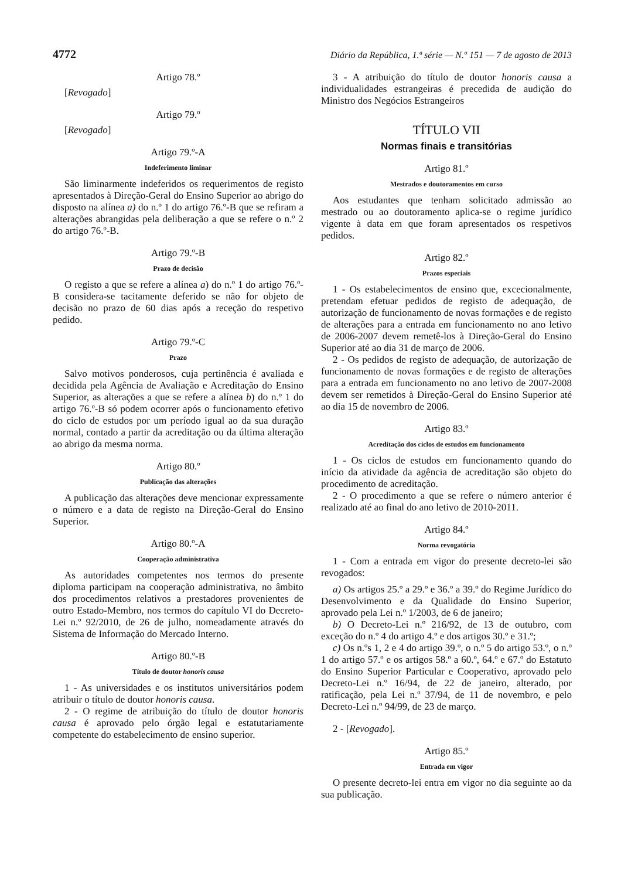4772 Diário da República, 1.ª série — N.º 151 — 7 de agosto de 2013
Artigo 78.º
[Revogado]
Artigo 79.º
[Revogado]
Artigo 79.º-A
Indeferimento liminar
São liminarmente indeferidos os requerimentos de registo apresentados à Direção-Geral do Ensino Superior ao abrigo do disposto na alínea a) do n.º 1 do artigo 76.º-B que se refiram a alterações abrangidas pela deliberação a que se refere o n.º 2 do artigo 76.º-B.
Artigo 79.º-B
Prazo de decisão
O registo a que se refere a alínea a) do n.º 1 do artigo 76.º-B considera-se tacitamente deferido se não for objeto de decisão no prazo de 60 dias após a receção do respetivo pedido.
Artigo 79.º-C
Prazo
Salvo motivos ponderosos, cuja pertinência é avaliada e decidida pela Agência de Avaliação e Acreditação do Ensino Superior, as alterações a que se refere a alínea b) do n.º 1 do artigo 76.º-B só podem ocorrer após o funcionamento efetivo do ciclo de estudos por um período igual ao da sua duração normal, contado a partir da acreditação ou da última alteração ao abrigo da mesma norma.
Artigo 80.º
Publicação das alterações
A publicação das alterações deve mencionar expressamente o número e a data de registo na Direção-Geral do Ensino Superior.
Artigo 80.º-A
Cooperação administrativa
As autoridades competentes nos termos do presente diploma participam na cooperação administrativa, no âmbito dos procedimentos relativos a prestadores provenientes de outro Estado-Membro, nos termos do capítulo VI do Decreto-Lei n.º 92/2010, de 26 de julho, nomeadamente através do Sistema de Informação do Mercado Interno.
Artigo 80.º-B
Título de doutor honoris causa
1 - As universidades e os institutos universitários podem atribuir o título de doutor honoris causa.
2 - O regime de atribuição do título de doutor honoris causa é aprovado pelo órgão legal e estatutariamente competente do estabelecimento de ensino superior.
3 - A atribuição do título de doutor honoris causa a individualidades estrangeiras é precedida de audição do Ministro dos Negócios Estrangeiros
TÍTULO VII
Normas finais e transitórias
Artigo 81.º
Mestrados e doutoramentos em curso
Aos estudantes que tenham solicitado admissão ao mestrado ou ao doutoramento aplica-se o regime jurídico vigente à data em que foram apresentados os respetivos pedidos.
Artigo 82.º
Prazos especiais
1 - Os estabelecimentos de ensino que, excecionalmente, pretendam efetuar pedidos de registo de adequação, de autorização de funcionamento de novas formações e de registo de alterações para a entrada em funcionamento no ano letivo de 2006-2007 devem remetê-los à Direção-Geral do Ensino Superior até ao dia 31 de março de 2006.
2 - Os pedidos de registo de adequação, de autorização de funcionamento de novas formações e de registo de alterações para a entrada em funcionamento no ano letivo de 2007-2008 devem ser remetidos à Direção-Geral do Ensino Superior até ao dia 15 de novembro de 2006.
Artigo 83.º
Acreditação dos ciclos de estudos em funcionamento
1 - Os ciclos de estudos em funcionamento quando do início da atividade da agência de acreditação são objeto do procedimento de acreditação.
2 - O procedimento a que se refere o número anterior é realizado até ao final do ano letivo de 2010-2011.
Artigo 84.º
Norma revogatória
1 - Com a entrada em vigor do presente decreto-lei são revogados:
a) Os artigos 25.º a 29.º e 36.º a 39.º do Regime Jurídico do Desenvolvimento e da Qualidade do Ensino Superior, aprovado pela Lei n.º 1/2003, de 6 de janeiro;
b) O Decreto-Lei n.º 216/92, de 13 de outubro, com exceção do n.º 4 do artigo 4.º e dos artigos 30.º e 31.º;
c) Os n.ºs 1, 2 e 4 do artigo 39.º, o n.º 5 do artigo 53.º, o n.º 1 do artigo 57.º e os artigos 58.º a 60.º, 64.º e 67.º do Estatuto do Ensino Superior Particular e Cooperativo, aprovado pelo Decreto-Lei n.º 16/94, de 22 de janeiro, alterado, por ratificação, pela Lei n.º 37/94, de 11 de novembro, e pelo Decreto-Lei n.º 94/99, de 23 de março.
2 - [Revogado].
Artigo 85.º
Entrada em vigor
O presente decreto-lei entra em vigor no dia seguinte ao da sua publicação.